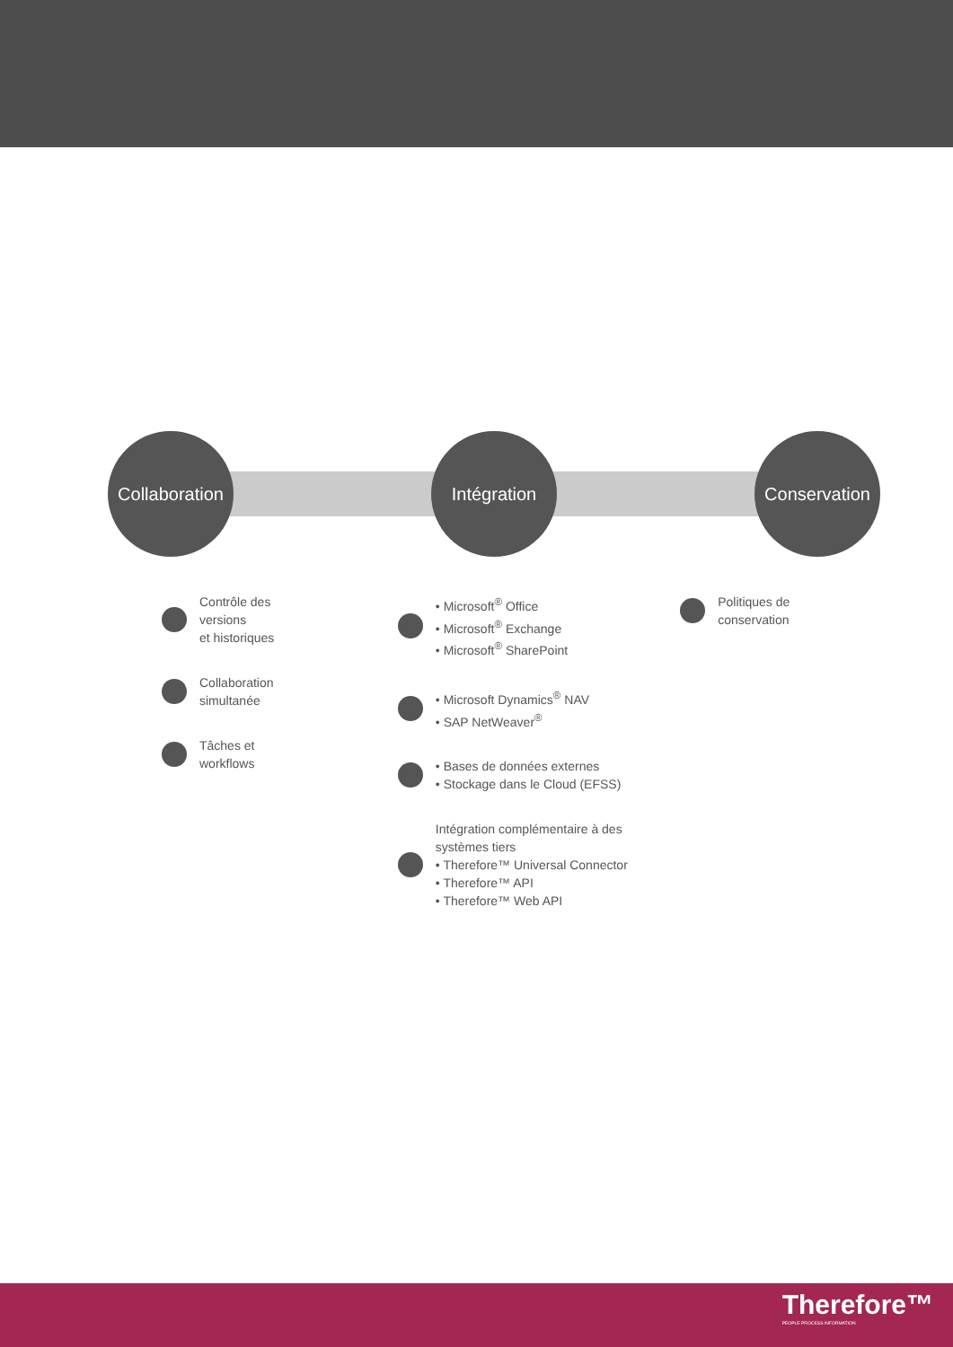Collaboration
Intégration Conservation
Contrôle des versions
et historiques
Collaboration
simultanée
Tâches et
workflows
• Microsoft<sup>®</sup> Office
• Microsoft<sup>®</sup> Exchange
• Microsoft<sup>®</sup> SharePoint
• Microsoft Dynamics<sup>®</sup> NAV
• SAP NetWeaver<sup>®</sup>
• Bases de données externes
• Stockage dans le Cloud (EFSS)
Intégration complémentaire à des systèmes tiers
• Therefore™ Universal Connector
• Therefore™ API
• Therefore™ Web API
Politiques de
conservation
Therefore™
PEOPLE PROCESS INFORMATION